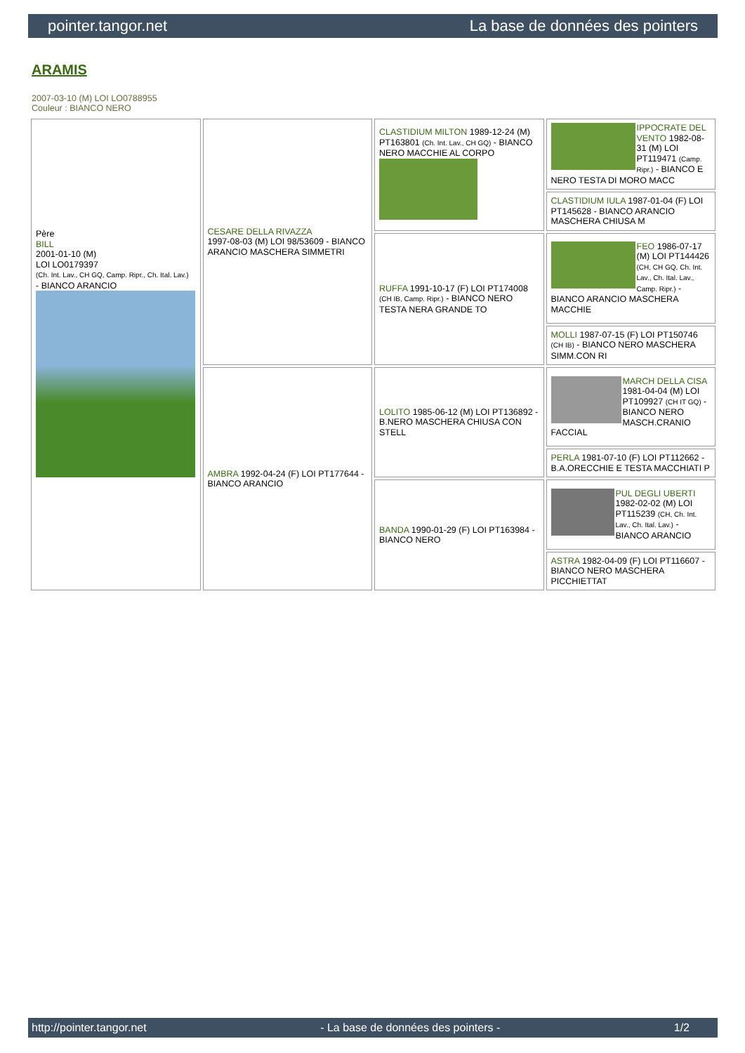pointer.tangor.net La base de données des pointers
ARAMIS
2007-03-10 (M) LOI LO0788955
Couleur : BIANCO NERO
| Père BILL 2001-01-10 (M) LOI LO0179397 (Ch. Int. Lav., CH GQ, Camp. Ripr., Ch. Ital. Lav.) - BIANCO ARANCIO | CESARE DELLA RIVAZZA 1997-08-03 (M) LOI 98/53609 - BIANCO ARANCIO MASCHERA SIMMETRI | CLASTIDIUM MILTON 1989-12-24 (M) PT163801 (Ch. Int. Lav., CH GQ) - BIANCO NERO MACCHIE AL CORPO | IPPOCRATE DEL VENTO 1982-08-31 (M) LOI PT119471 (Camp. Ripr.) - BIANCO E NERO TESTA DI MORO MACC |
| | | | CLASTIDIUM IULA 1987-01-04 (F) LOI PT145628 - BIANCO ARANCIO MASCHERA CHIUSA M |
| | | RUFFA 1991-10-17 (F) LOI PT174008 (CH IB, Camp. Ripr.) - BIANCO NERO TESTA NERA GRANDE TO | FEO 1986-07-17 (M) LOI PT144426 (CH, CH GQ, Ch. Int. Lav., Ch. Ital. Lav., Camp. Ripr.) - BIANCO ARANCIO MASCHERA MACCHIE |
| | | | MOLLI 1987-07-15 (F) LOI PT150746 (CH IB) - BIANCO NERO MASCHERA SIMM.CON RI |
| | AMBRA 1992-04-24 (F) LOI PT177644 - BIANCO ARANCIO | LOLITO 1985-06-12 (M) LOI PT136892 - B.NERO MASCHERA CHIUSA CON STELL | MARCH DELLA CISA 1981-04-04 (M) LOI PT109927 (CH IT GQ) - BIANCO NERO MASCH.CRANIO FACCIAL |
| | | | PERLA 1981-07-10 (F) LOI PT112662 - B.A.ORECCHIE E TESTA MACCHIATI P |
| | | BANDA 1990-01-29 (F) LOI PT163984 - BIANCO NERO | PUL DEGLI UBERTI 1982-02-02 (M) LOI PT115239 (CH, Ch. Int. Lav., Ch. Ital. Lav.) - BIANCO ARANCIO |
| | | | ASTRA 1982-04-09 (F) LOI PT116607 - BIANCO NERO MASCHERA PICCHIETTAT |
http://pointer.tangor.net - La base de données des pointers - 1/2